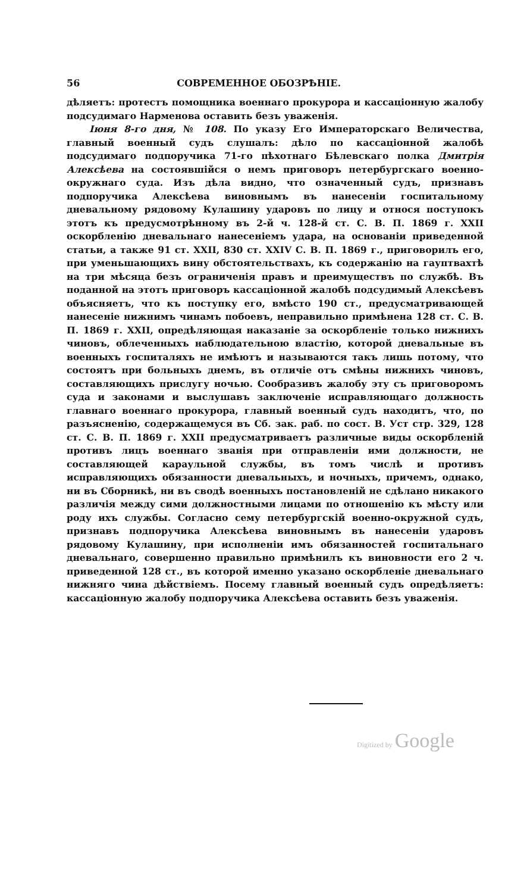56 СОВРЕМЕННОЕ ОБОЗРѢНІЕ.
дѣляетъ: протестъ помощника военнаго прокурора и кассаціонную жалобу подсудимаго Нарменова оставить безъ уваженія.
Іюня 8-го дня, № 108. По указу Его Императорскаго Величества, главный военный судъ слушалъ: дѣло по кассаціонной жалобѣ подсудимаго подпоручика 71-го пѣхотнаго Бѣлевскаго полка Дмитрія Алексѣева на состоявшійся о немъ приговоръ петербургскаго военно-окружнаго суда. Изъ дѣла видно, что означенный судъ, признавъ подпоручика Алексѣева виновнымъ въ нанесеніи госпитальному дневальному рядовому Кулашину ударовъ по лицу и относя поступокъ этотъ къ предусмотрѣнному въ 2-й ч. 128-й ст. С. В. П. 1869 г. XXII оскорбленію дневальнаго нанесеніемъ удара, на основаніи приведенной статьи, а также 91 ст. XXII, 830 ст. XXIV С. В. П. 1869 г., приговорилъ его, при уменьшающихъ вину обстоятельствахъ, къ содержанію на гауптвахтѣ на три мѣсяца безъ ограниченія правъ и преимуществъ по службѣ. Въ поданной на этотъ приговоръ кассаціонной жалобѣ подсудимый Алексѣевъ объясняетъ, что къ поступку его, вмѣсто 190 ст., предусматривающей нанесеніе нижнимъ чинамъ побоевъ, неправильно примѣнена 128 ст. С. В. П. 1869 г. XXII, опредѣляющая наказаніе за оскорбленіе только нижнихъ чиновъ, облеченныхъ наблюдательною властію, которой дневальные въ военныхъ госпиталяхъ не имѣютъ и называются такъ лишь потому, что состоятъ при больныхъ днемъ, въ отличіе отъ смѣны нижнихъ чиновъ, составляющихъ прислугу ночью. Сообразивъ жалобу эту съ приговоромъ суда и законами и выслушавъ заключеніе исправляющаго должность главнаго военнаго прокурора, главный военный судъ находитъ, что, по разъясненію, содержащемуся въ Сб. зак. раб. по сост. В. Уст стр. 329, 128 ст. С. В. П. 1869 г. XXII предусматриваетъ различные виды оскорбленій противъ лицъ военнаго званія при отправленіи ими должности, не составляющей караульной службы, въ томъ числѣ и противъ исправляющихъ обязанности дневальныхъ, и ночныхъ, причемъ, однако, ни въ Сборникѣ, ни въ сводѣ военныхъ постановленій не сдѣлано никакого различія между сими должностными лицами по отношенію къ мѣсту или роду ихъ службы. Согласно сему петербургскій военно-окружной судъ, признавъ подпоручика Алексѣева виновнымъ въ нанесеніи ударовъ рядовому Кулашину, при исполненіи имъ обязанностей госпитальнаго дневальнаго, совершенно правильно примѣнилъ къ виновности его 2 ч. приведенной 128 ст., въ которой именно указано оскорбленіе дневальнаго нижняго чина дѣйствіемъ. Посему главный военный судъ опредѣляетъ: кассаціонную жалобу подпоручика Алексѣева оставить безъ уваженія.
Digitized by Google